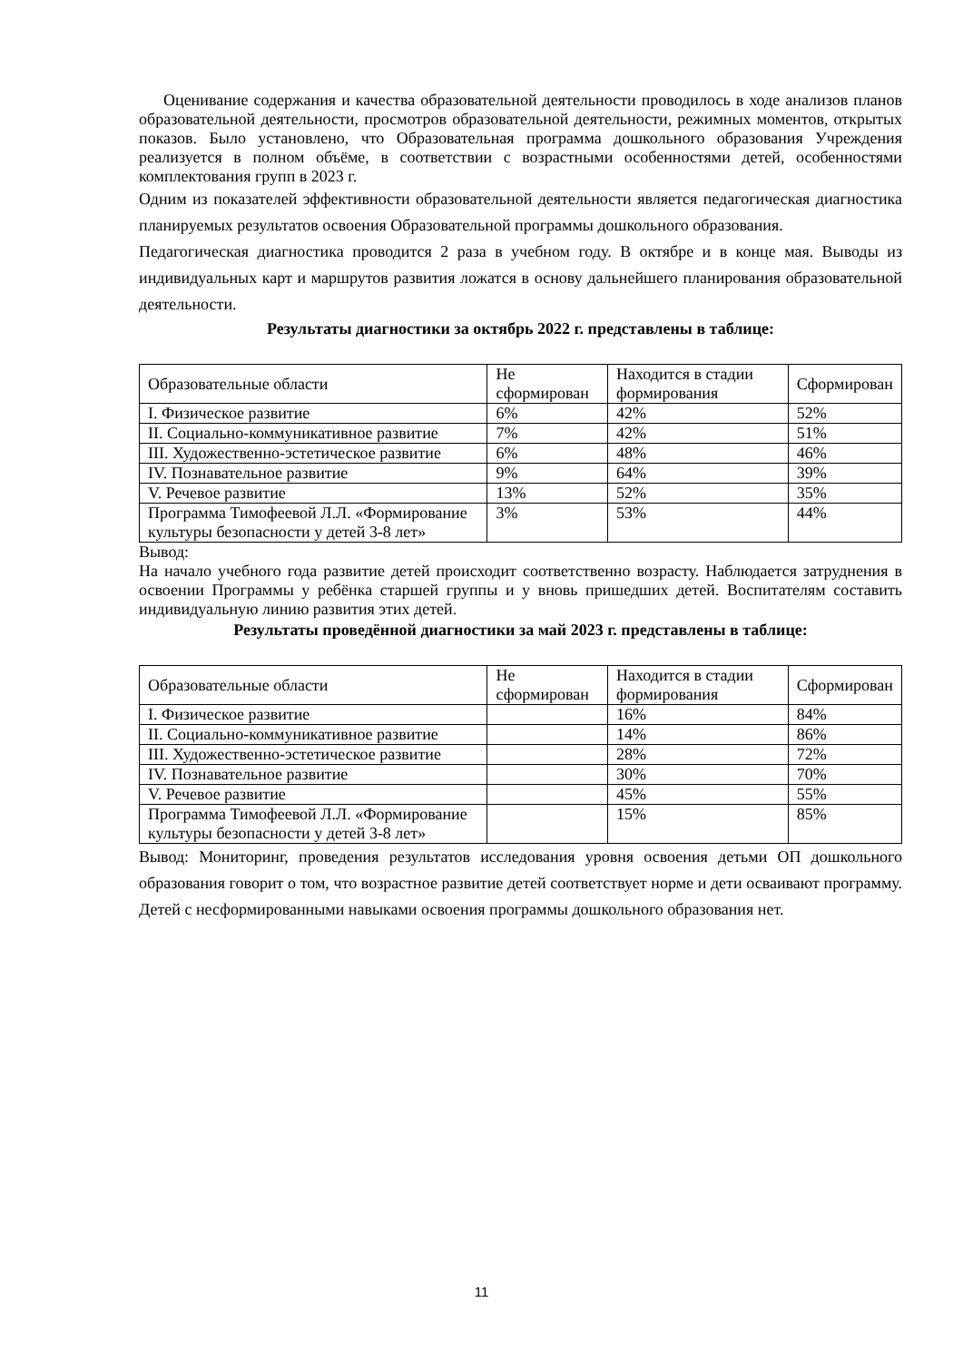Оценивание содержания и качества образовательной деятельности проводилось в ходе анализов планов образовательной деятельности, просмотров образовательной деятельности, режимных моментов, открытых показов. Было установлено, что Образовательная программа дошкольного образования Учреждения реализуется в полном объёме, в соответствии с возрастными особенностями детей, особенностями комплектования групп в 2023 г.
Одним из показателей эффективности образовательной деятельности является педагогическая диагностика планируемых результатов освоения Образовательной программы дошкольного образования.
Педагогическая диагностика проводится 2 раза в учебном году. В октябре и в конце мая. Выводы из индивидуальных карт и маршрутов развития ложатся в основу дальнейшего планирования образовательной деятельности.
Результаты диагностики за октябрь 2022 г. представлены в таблице:
| Образовательные области | Не сформирован | Находится в стадии формирования | Сформирован |
| I. Физическое развитие | 6% | 42% | 52% |
| II. Социально-коммуникативное развитие | 7% | 42% | 51% |
| III. Художественно-эстетическое развитие | 6% | 48% | 46% |
| IV. Познавательное развитие | 9% | 64% | 39% |
| V. Речевое развитие | 13% | 52% | 35% |
| Программа Тимофеевой Л.Л. «Формирование культуры безопасности у детей 3-8 лет» | 3% | 53% | 44% |
Вывод:
На начало учебного года развитие детей происходит соответственно возрасту. Наблюдается затруднения в освоении Программы у ребёнка старшей группы и у вновь пришедших детей. Воспитателям составить индивидуальную линию развития этих детей.
Результаты проведённой диагностики за май 2023 г. представлены в таблице:
| Образовательные области | Не сформирован | Находится в стадии формирования | Сформирован |
| I. Физическое развитие | | 16% | 84% |
| II. Социально-коммуникативное развитие | | 14% | 86% |
| III. Художественно-эстетическое развитие | | 28% | 72% |
| IV. Познавательное развитие | | 30% | 70% |
| V. Речевое развитие | | 45% | 55% |
| Программа Тимофеевой Л.Л. «Формирование культуры безопасности у детей 3-8 лет» | | 15% | 85% |
Вывод: Мониторинг, проведения результатов исследования уровня освоения детьми ОП дошкольного образования говорит о том, что возрастное развитие детей соответствует норме и дети осваивают программу. Детей с несформированными навыками освоения программы дошкольного образования нет.
11